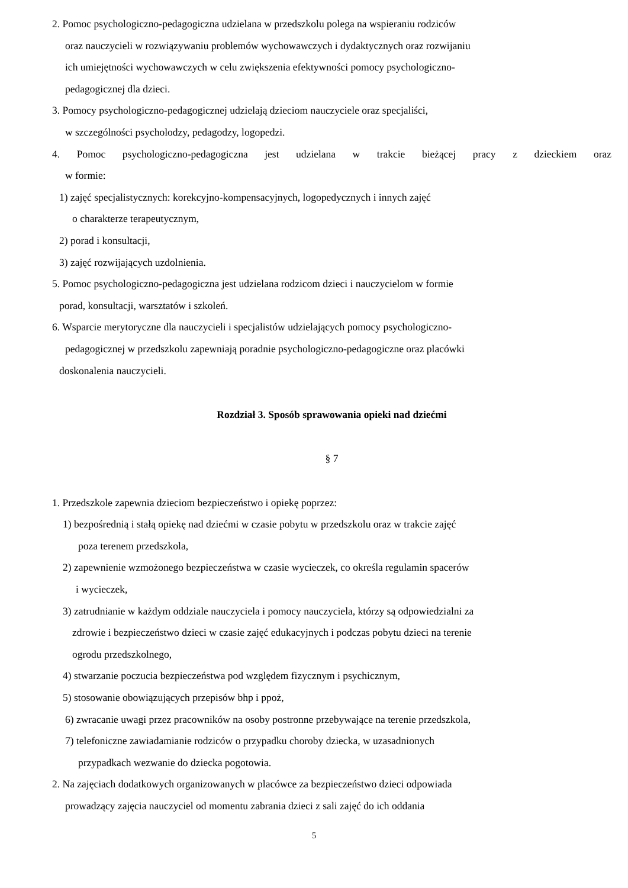2. Pomoc psychologiczno-pedagogiczna udzielana w przedszkolu polega na wspieraniu rodziców
oraz nauczycieli w rozwiązywaniu problemów wychowawczych i dydaktycznych oraz rozwijaniu
ich umiejętności wychowawczych w celu zwiększenia efektywności pomocy psychologiczno-
pedagogicznej dla dzieci.
3. Pomocy psychologiczno-pedagogicznej udzielają dzieciom nauczyciele oraz specjaliści,
w szczególności psycholodzy, pedagodzy, logopedzi.
4. Pomoc psychologiczno-pedagogiczna jest udzielana w trakcie bieżącej pracy z dzieckiem oraz
w formie:
1) zajęć specjalistycznych: korekcyjno-kompensacyjnych, logopedycznych i innych zajęć
o charakterze terapeutycznym,
2) porad i konsultacji,
3) zajęć rozwijających uzdolnienia.
5. Pomoc psychologiczno-pedagogiczna jest udzielana rodzicom dzieci i nauczycielom w formie
porad, konsultacji, warsztatów i szkoleń.
6. Wsparcie merytoryczne dla nauczycieli i specjalistów udzielających pomocy psychologiczno-
pedagogicznej w przedszkolu zapewniają poradnie psychologiczno-pedagogiczne oraz placówki
doskonalenia nauczycieli.
Rozdział 3. Sposób sprawowania opieki nad dziećmi
§ 7
1. Przedszkole zapewnia dzieciom bezpieczeństwo i opiekę poprzez:
1) bezpośrednią i stałą opiekę nad dziećmi w czasie pobytu w przedszkolu oraz w trakcie zajęć
poza terenem przedszkola,
2) zapewnienie wzmożonego bezpieczeństwa w czasie wycieczek, co określa regulamin spacerów
i wycieczek,
3) zatrudnianie w każdym oddziale nauczyciela i pomocy nauczyciela, którzy są odpowiedzialni za
zdrowie i bezpieczeństwo dzieci w czasie zajęć edukacyjnych i podczas pobytu dzieci na terenie
ogrodu przedszkolnego,
4) stwarzanie poczucia bezpieczeństwa pod względem fizycznym i psychicznym,
5) stosowanie obowiązujących przepisów bhp i ppoż,
6) zwracanie uwagi przez pracowników na osoby postronne przebywające na terenie przedszkola,
7) telefoniczne zawiadamianie rodziców o przypadku choroby dziecka, w uzasadnionych
przypadkach wezwanie do dziecka pogotowia.
2. Na zajęciach dodatkowych organizowanych w placówce za bezpieczeństwo dzieci odpowiada
prowadzący zajęcia nauczyciel od momentu zabrania dzieci z sali zajęć do ich oddania
5